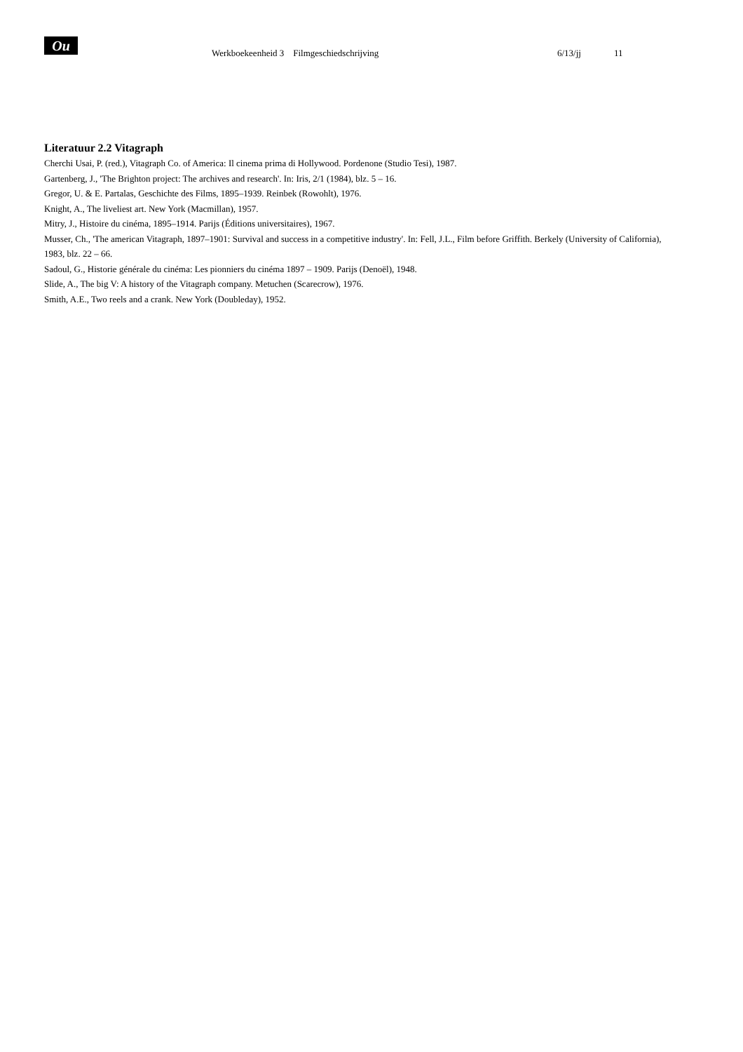Ou
Werkboekeenheid 3 Filmgeschiedschrijving
6/13/jj 11
Literatuur 2.2 Vitagraph
Cherchi Usai, P. (red.), Vitagraph Co. of America: Il cinema prima di Hollywood. Pordenone (Studio Tesi), 1987.
Gartenberg, J., 'The Brighton project: The archives and research'. In: Iris, 2/1 (1984), blz. 5 – 16.
Gregor, U. & E. Partalas, Geschichte des Films, 1895–1939. Reinbek (Rowohlt), 1976.
Knight, A., The liveliest art. New York (Macmillan), 1957.
Mitry, J., Histoire du cinéma, 1895–1914. Parijs (Éditions universitaires), 1967.
Musser, Ch., 'The american Vitagraph, 1897–1901: Survival and success in a competitive industry'. In: Fell, J.L., Film before Griffith. Berkely (University of California), 1983, blz. 22 – 66.
Sadoul, G., Historie générale du cinéma: Les pionniers du cinéma 1897 – 1909. Parijs (Denoël), 1948.
Slide, A., The big V: A history of the Vitagraph company. Metuchen (Scarecrow), 1976.
Smith, A.E., Two reels and a crank. New York (Doubleday), 1952.